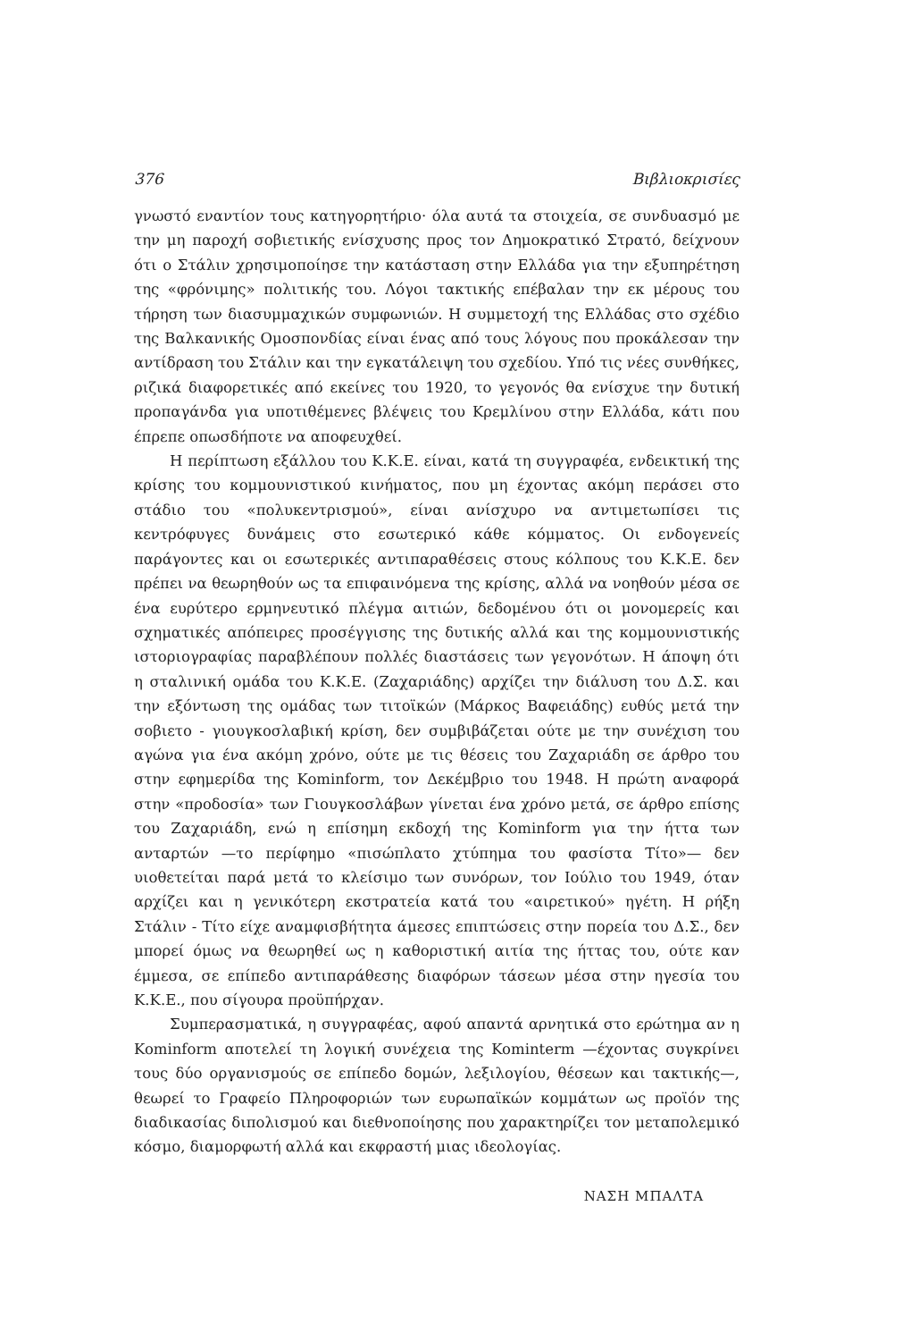376 Βιβλιοκρισίες
γνωστό εναντίον τους κατηγορητήριο· όλα αυτά τα στοιχεία, σε συνδυασμό με την μη παροχή σοβιετικής ενίσχυσης προς τον Δημοκρατικό Στρατό, δείχνουν ότι ο Στάλιν χρησιμοποίησε την κατάσταση στην Ελλάδα για την εξυπηρέτηση της «φρόνιμης» πολιτικής του. Λόγοι τακτικής επέβαλαν την εκ μέρους του τήρηση των διασυμμαχικών συμφωνιών. Η συμμετοχή της Ελλάδας στο σχέδιο της Βαλκανικής Ομοσπονδίας είναι ένας από τους λόγους που προκάλεσαν την αντίδραση του Στάλιν και την εγκατάλειψη του σχεδίου. Υπό τις νέες συνθήκες, ριζικά διαφορετικές από εκείνες του 1920, το γεγονός θα ενίσχυε την δυτική προπαγάνδα για υποτιθέμενες βλέψεις του Κρεμλίνου στην Ελλάδα, κάτι που έπρεπε οπωσδήποτε να αποφευχθεί.
Η περίπτωση εξάλλου του Κ.Κ.Ε. είναι, κατά τη συγγραφέα, ενδεικτική της κρίσης του κομμουνιστικού κινήματος, που μη έχοντας ακόμη περάσει στο στάδιο του «πολυκεντρισμού», είναι ανίσχυρο να αντιμετωπίσει τις κεντρόφυγες δυνάμεις στο εσωτερικό κάθε κόμματος. Οι ενδογενείς παράγοντες και οι εσωτερικές αντιπαραθέσεις στους κόλπους του Κ.Κ.Ε. δεν πρέπει να θεωρηθούν ως τα επιφαινόμενα της κρίσης, αλλά να νοηθούν μέσα σε ένα ευρύτερο ερμηνευτικό πλέγμα αιτιών, δεδομένου ότι οι μονομερείς και σχηματικές απόπειρες προσέγγισης της δυτικής αλλά και της κομμουνιστικής ιστοριογραφίας παραβλέπουν πολλές διαστάσεις των γεγονότων. Η άποψη ότι η σταλινική ομάδα του Κ.Κ.Ε. (Ζαχαριάδης) αρχίζει την διάλυση του Δ.Σ. και την εξόντωση της ομάδας των τιτοϊκών (Μάρκος Βαφειάδης) ευθύς μετά την σοβιετο - γιουγκοσλαβική κρίση, δεν συμβιβάζεται ούτε με την συνέχιση του αγώνα για ένα ακόμη χρόνο, ούτε με τις θέσεις του Ζαχαριάδη σε άρθρο του στην εφημερίδα της Kominform, τον Δεκέμβριο του 1948. Η πρώτη αναφορά στην «προδοσία» των Γιουγκοσλάβων γίνεται ένα χρόνο μετά, σε άρθρο επίσης του Ζαχαριάδη, ενώ η επίσημη εκδοχή της Kominform για την ήττα των ανταρτών —το περίφημο «πισώπλατο χτύπημα του φασίστα Τίτο»— δεν υιοθετείται παρά μετά το κλείσιμο των συνόρων, τον Ιούλιο του 1949, όταν αρχίζει και η γενικότερη εκστρατεία κατά του «αιρετικού» ηγέτη. Η ρήξη Στάλιν - Τίτο είχε αναμφισβήτητα άμεσες επιπτώσεις στην πορεία του Δ.Σ., δεν μπορεί όμως να θεωρηθεί ως η καθοριστική αιτία της ήττας του, ούτε καν έμμεσα, σε επίπεδο αντιπαράθεσης διαφόρων τάσεων μέσα στην ηγεσία του Κ.Κ.Ε., που σίγουρα προϋπήρχαν.
Συμπερασματικά, η συγγραφέας, αφού απαντά αρνητικά στο ερώτημα αν η Kominform αποτελεί τη λογική συνέχεια της Kominterm —έχοντας συγκρίνει τους δύο οργανισμούς σε επίπεδο δομών, λεξιλογίου, θέσεων και τακτικής—, θεωρεί το Γραφείο Πληροφοριών των ευρωπαϊκών κομμάτων ως προϊόν της διαδικασίας διπολισμού και διεθνοποίησης που χαρακτηρίζει τον μεταπολεμικό κόσμο, διαμορφωτή αλλά και εκφραστή μιας ιδεολογίας.
ΝΑΣΗ ΜΠΑΛΤΑ